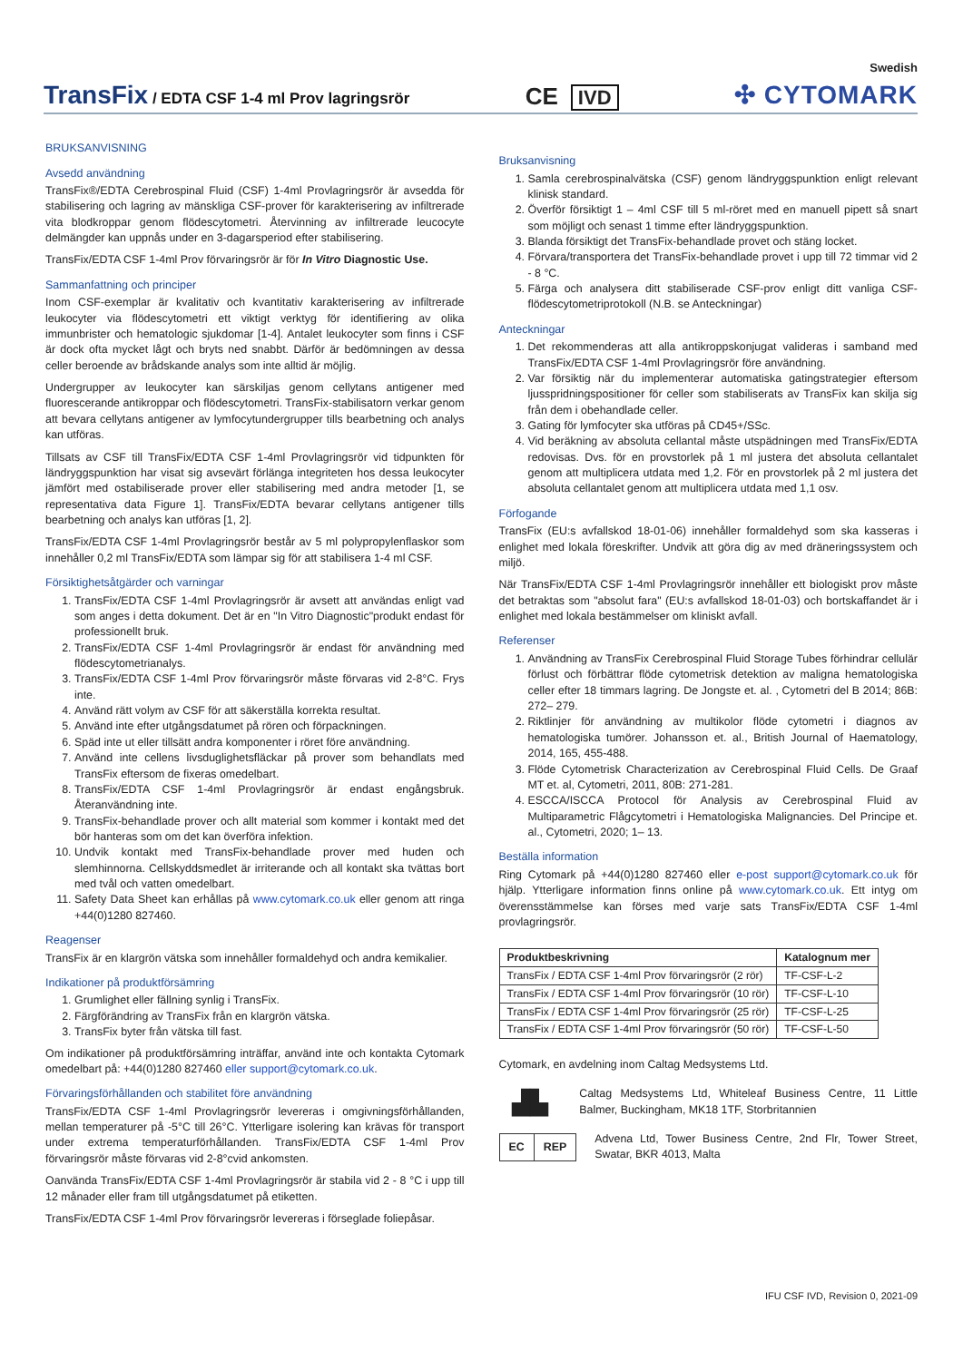TransFix / EDTA CSF 1-4 ml Prov lagringsrör
CE IVD
Swedish
✣ CYTOMARK
BRUKSANVISNING
Avsedd användning
TransFix®/EDTA Cerebrospinal Fluid (CSF) 1-4ml Provlagringsrör är avsedda för stabilisering och lagring av mänskliga CSF-prover för karakterisering av infiltrerade vita blodkroppar genom flödescytometri. Återvinning av infiltrerade leucocyte delmängder kan uppnås under en 3-dagarsperiod efter stabilisering.
TransFix/EDTA CSF 1-4ml Prov förvaringsrör är för In Vitro Diagnostic Use.
Sammanfattning och principer
Inom CSF-exemplar är kvalitativ och kvantitativ karakterisering av infiltrerade leukocyter via flödescytometri ett viktigt verktyg för identifiering av olika immunbrister och hematologic sjukdomar [1-4]. Antalet leukocyter som finns i CSF är dock ofta mycket lågt och bryts ned snabbt. Därför är bedömningen av dessa celler beroende av brådskande analys som inte alltid är möjlig.
Undergrupper av leukocyter kan särskiljas genom cellytans antigener med fluorescerande antikroppar och flödescytometri. TransFix-stabilisatorn verkar genom att bevara cellytans antigener av lymfocytundergrupper tills bearbetning och analys kan utföras.
Tillsats av CSF till TransFix/EDTA CSF 1-4ml Provlagringsrör vid tidpunkten för ländryggspunktion har visat sig avsevärt förlänga integriteten hos dessa leukocyter jämfört med ostabiliserade prover eller stabilisering med andra metoder [1, se representativa data Figure 1]. TransFix/EDTA bevarar cellytans antigener tills bearbetning och analys kan utföras [1, 2].
TransFix/EDTA CSF 1-4ml Provlagringsrör består av 5 ml polypropylenflaskor som innehåller 0,2 ml TransFix/EDTA som lämpar sig för att stabilisera 1-4 ml CSF.
Försiktighetsåtgärder och varningar
1. TransFix/EDTA CSF 1-4ml Provlagringsrör är avsett att användas enligt vad som anges i detta dokument. Det är en "In Vitro Diagnostic"produkt endast för professionellt bruk.
2. TransFix/EDTA CSF 1-4ml Provlagringsrör är endast för användning med flödescytometrianalys.
3. TransFix/EDTA CSF 1-4ml Prov förvaringsrör måste förvaras vid 2-8°C. Frys inte.
4. Använd rätt volym av CSF för att säkerställa korrekta resultat.
5. Använd inte efter utgångsdatumet på rören och förpackningen.
6. Späd inte ut eller tillsätt andra komponenter i röret före användning.
7. Använd inte cellens livsduglighetsfläckar på prover som behandlats med TransFix eftersom de fixeras omedelbart.
8. TransFix/EDTA CSF 1-4ml Provlagringsrör är endast engångsbruk. Återanvändning inte.
9. TransFix-behandlade prover och allt material som kommer i kontakt med det bör hanteras som om det kan överföra infektion.
10. Undvik kontakt med TransFix-behandlade prover med huden och slemhinnorna. Cellskyddsmedlet är irriterande och all kontakt ska tvättas bort med tvål och vatten omedelbart.
11. Safety Data Sheet kan erhållas på www.cytomark.co.uk eller genom att ringa +44(0)1280 827460.
Reagenser
TransFix är en klargrön vätska som innehåller formaldehyd och andra kemikalier.
Indikationer på produktförsämring
1. Grumlighet eller fällning synlig i TransFix.
2. Färgförändring av TransFix från en klargrön vätska.
3. TransFix byter från vätska till fast.
Om indikationer på produktförsämring inträffar, använd inte och kontakta Cytomark omedelbart på: +44(0)1280 827460 eller support@cytomark.co.uk.
Förvaringsförhållanden och stabilitet före användning
TransFix/EDTA CSF 1-4ml Provlagringsrör levereras i omgivningsförhållanden, mellan temperaturer på -5°C till 26°C. Ytterligare isolering kan krävas för transport under extrema temperaturförhållanden. TransFix/EDTA CSF 1-4ml Prov förvaringsrör måste förvaras vid 2-8°cvid ankomsten.
Oanvända TransFix/EDTA CSF 1-4ml Provlagringsrör är stabila vid 2 - 8 °C i upp till 12 månader eller fram till utgångsdatumet på etiketten.
TransFix/EDTA CSF 1-4ml Prov förvaringsrör levereras i förseglade foliepåsar.
Bruksanvisning
1. Samla cerebrospinalvätska (CSF) genom ländryggspunktion enligt relevant klinisk standard.
2. Överför försiktigt 1 – 4ml CSF till 5 ml-röret med en manuell pipett så snart som möjligt och senast 1 timme efter ländryggspunktion.
3. Blanda försiktigt det TransFix-behandlade provet och stäng locket.
4. Förvara/transportera det TransFix-behandlade provet i upp till 72 timmar vid 2 - 8 °C.
5. Färga och analysera ditt stabiliserade CSF-prov enligt ditt vanliga CSF-flödescytometriprotokoll (N.B. se Anteckningar)
Anteckningar
1. Det rekommenderas att alla antikroppskonjugat valideras i samband med TransFix/EDTA CSF 1-4ml Provlagringsrör före användning.
2. Var försiktig när du implementerar automatiska gatingstrategier eftersom ljusspridningspositioner för celler som stabiliserats av TransFix kan skilja sig från dem i obehandlade celler.
3. Gating för lymfocyter ska utföras på CD45+/SSc.
4. Vid beräkning av absoluta cellantal måste utspädningen med TransFix/EDTA redovisas. Dvs. för en provstorlek på 1 ml justera det absoluta cellantalet genom att multiplicera utdata med 1,2. För en provstorlek på 2 ml justera det absoluta cellantalet genom att multiplicera utdata med 1,1 osv.
Förfogande
TransFix (EU:s avfallskod 18-01-06) innehåller formaldehyd som ska kasseras i enlighet med lokala föreskrifter. Undvik att göra dig av med dräneringssystem och miljö.
När TransFix/EDTA CSF 1-4ml Provlagringsrör innehåller ett biologiskt prov måste det betraktas som "absolut fara" (EU:s avfallskod 18-01-03) och bortskaffandet är i enlighet med lokala bestämmelser om kliniskt avfall.
Referenser
1. Användning av TransFix Cerebrospinal Fluid Storage Tubes förhindrar cellulär förlust och förbättrar flöde cytometrisk detektion av maligna hematologiska celler efter 18 timmars lagring. De Jongste et. al. , Cytometri del B 2014; 86B: 272– 279.
2. Riktlinjer för användning av multikolor flöde cytometri i diagnos av hematologiska tumörer. Johansson et. al., British Journal of Haematology, 2014, 165, 455-488.
3. Flöde Cytometrisk Characterization av Cerebrospinal Fluid Cells. De Graaf MT et. al, Cytometri, 2011, 80B: 271-281.
4. ESCCA/ISCCA Protocol för Analysis av Cerebrospinal Fluid av Multiparametric Flågcytometri i Hematologiska Malignancies. Del Principe et. al., Cytometri, 2020; 1– 13.
Beställa information
Ring Cytomark på +44(0)1280 827460 eller e-post support@cytomark.co.uk för hjälp. Ytterligare information finns online på www.cytomark.co.uk. Ett intyg om överensstämmelse kan förses med varje sats TransFix/EDTA CSF 1-4ml provlagringsrör.
| Produktbeskrivning | Katalognum mer |
| --- | --- |
| TransFix / EDTA CSF 1-4ml Prov förvaringsrör (2 rör) | TF-CSF-L-2 |
| TransFix / EDTA CSF 1-4ml Prov förvaringsrör (10 rör) | TF-CSF-L-10 |
| TransFix / EDTA CSF 1-4ml Prov förvaringsrör (25 rör) | TF-CSF-L-25 |
| TransFix / EDTA CSF 1-4ml Prov förvaringsrör (50 rör) | TF-CSF-L-50 |
Cytomark, en avdelning inom Caltag Medsystems Ltd.
▟▙
Caltag Medsystems Ltd, Whiteleaf Business Centre, 11 Little Balmer, Buckingham, MK18 1TF, Storbritannien
EC REP
Advena Ltd, Tower Business Centre, 2nd Flr, Tower Street, Swatar, BKR 4013, Malta
IFU CSF IVD, Revision 0, 2021-09